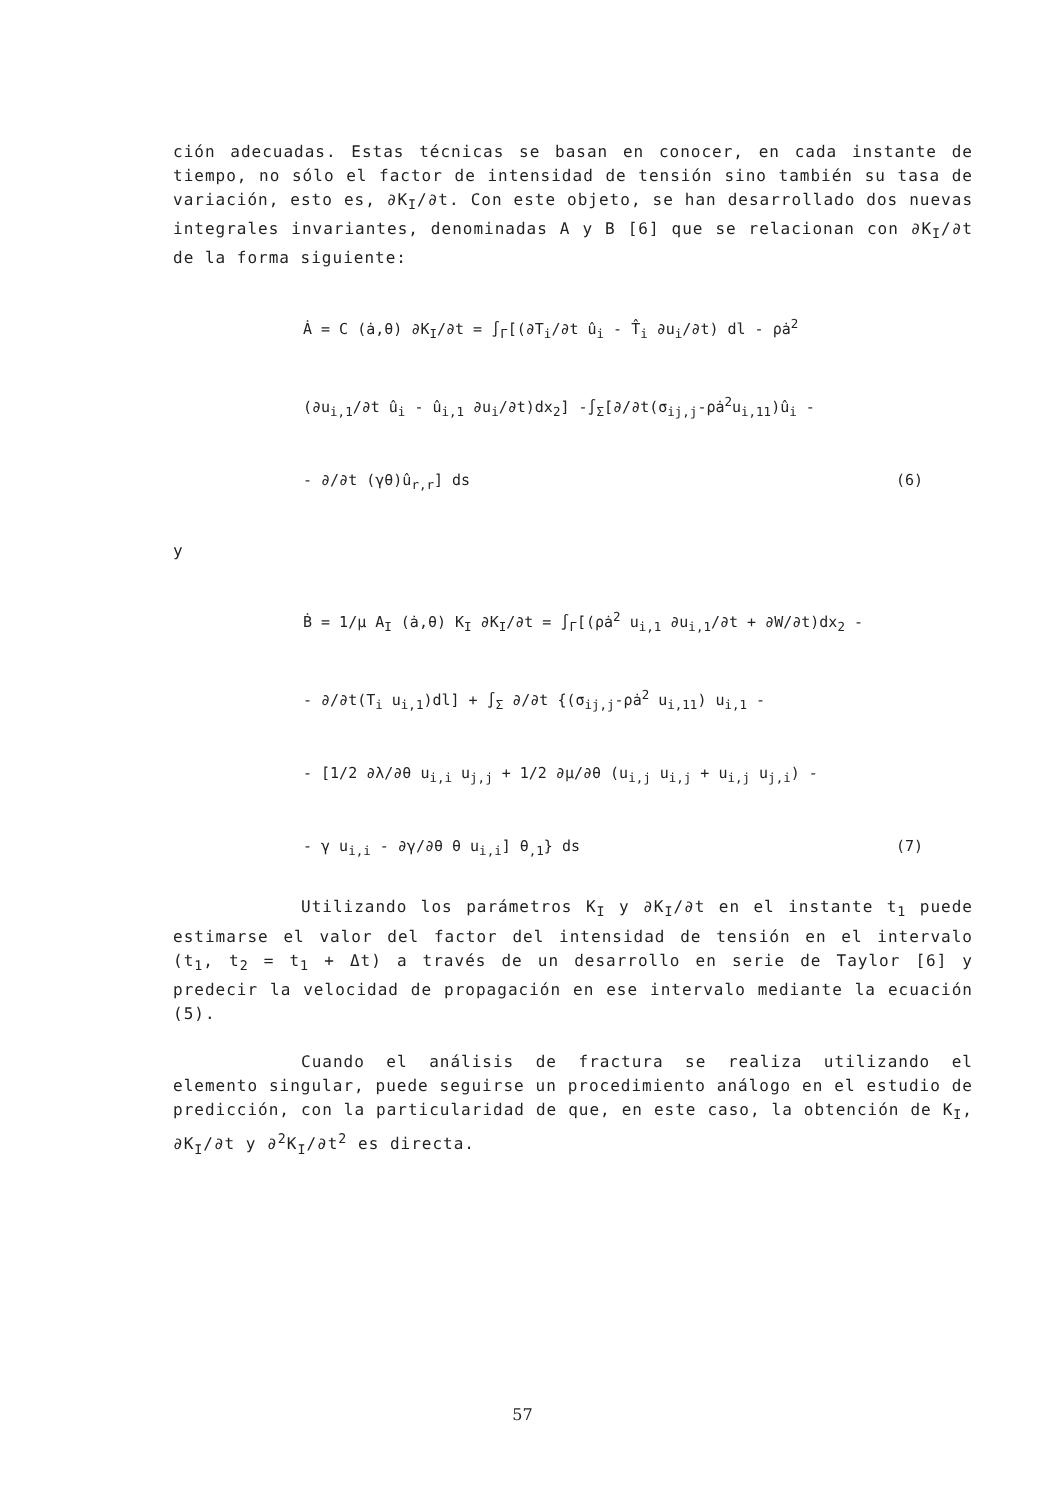ción adecuadas. Estas técnicas se basan en conocer, en cada instante de tiempo, no sólo el factor de intensidad de tensión sino también su tasa de variación, esto es, ∂K<sub>I</sub>/∂t. Con este objeto, se han desarrollado dos nuevas integrales invariantes, denominadas A y B [6] que se relacionan con ∂K<sub>I</sub>/∂t de la forma siguiente:
Ȧ = C (ȧ,θ) ∂K<sub>I</sub>/∂t = ∫<sub>Γ</sub>[(∂T<sub>i</sub>/∂t û<sub>i</sub> - T̂<sub>i</sub> ∂u<sub>i</sub>/∂t) dl - ρȧ<sup>2</sup>
(∂u<sub>i,1</sub>/∂t û<sub>i</sub> - û<sub>i,1</sub> ∂u<sub>i</sub>/∂t)dx<sub>2</sub>] -∫<sub>Σ</sub>[∂/∂t(σ<sub>ij,j</sub>-ρȧ<sup>2</sup>u<sub>i,11</sub>)û<sub>i</sub> -
- ∂/∂t (γθ)û<sub>r,r</sub>] ds (6)
y
Ḃ = 1/μ A<sub>I</sub> (ȧ,θ) K<sub>I</sub> ∂K<sub>I</sub>/∂t = ∫<sub>Γ</sub>[(ρȧ<sup>2</sup> u<sub>i,1</sub> ∂u<sub>i,1</sub>/∂t + ∂W/∂t)dx<sub>2</sub> -
- ∂/∂t(T<sub>i</sub> u<sub>i,1</sub>)dl] + ∫<sub>Σ</sub> ∂/∂t {(σ<sub>ij,j</sub>-ρȧ<sup>2</sup> u<sub>i,11</sub>) u<sub>i,1</sub> -
- [1/2 ∂λ/∂θ u<sub>i,i</sub> u<sub>j,j</sub> + 1/2 ∂μ/∂θ (u<sub>i,j</sub> u<sub>i,j</sub> + u<sub>i,j</sub> u<sub>j,i</sub>) -
- γ u<sub>i,i</sub> - ∂γ/∂θ θ u<sub>i,i</sub>] θ<sub>,1</sub>} ds (7)
Utilizando los parámetros K<sub>I</sub> y ∂K<sub>I</sub>/∂t en el instante t<sub>1</sub> puede estimarse el valor del factor del intensidad de tensión en el intervalo (t<sub>1</sub>, t<sub>2</sub> = t<sub>1</sub> + Δt) a través de un desarrollo en serie de Taylor [6] y predecir la velocidad de propagación en ese intervalo mediante la ecuación (5).
Cuando el análisis de fractura se realiza utilizando el elemento singular, puede seguirse un procedimiento análogo en el estudio de predicción, con la particularidad de que, en este caso, la obtención de K<sub>I</sub>, ∂K<sub>I</sub>/∂t y ∂<sup>2</sup>K<sub>I</sub>/∂t<sup>2</sup> es directa.
57